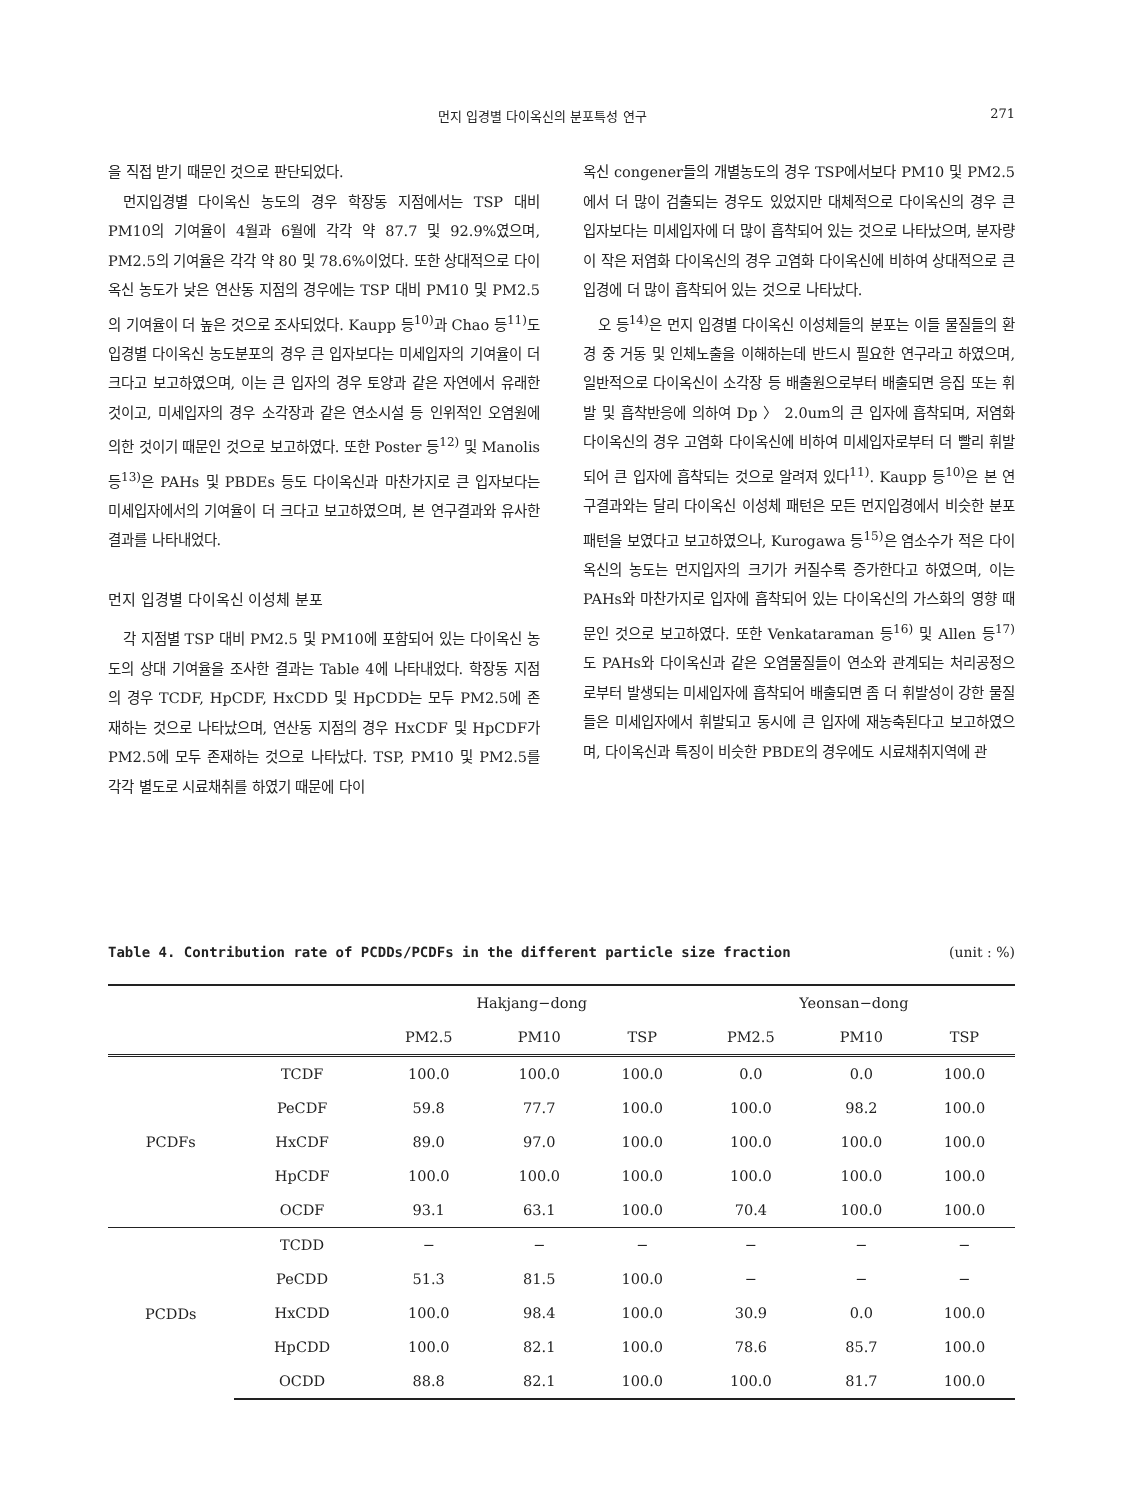먼지 입경별 다이옥신의 분포특성 연구 271
을 직접 받기 때문인 것으로 판단되었다.
먼지입경별 다이옥신 농도의 경우 학장동 지점에서는 TSP 대비 PM10의 기여율이 4월과 6월에 각각 약 87.7 및 92.9%였으며, PM2.5의 기여율은 각각 약 80 및 78.6%이었다. 또한 상대적으로 다이옥신 농도가 낮은 연산동 지점의 경우에는 TSP 대비 PM10 및 PM2.5의 기여율이 더 높은 것으로 조사되었다. Kaupp 등<sup>10)</sup>과 Chao 등<sup>11)</sup>도 입경별 다이옥신 농도분포의 경우 큰 입자보다는 미세입자의 기여율이 더 크다고 보고하였으며, 이는 큰 입자의 경우 토양과 같은 자연에서 유래한 것이고, 미세입자의 경우 소각장과 같은 연소시설 등 인위적인 오염원에 의한 것이기 때문인 것으로 보고하였다. 또한 Poster 등<sup>12)</sup> 및 Manolis 등<sup>13)</sup>은 PAHs 및 PBDEs 등도 다이옥신과 마찬가지로 큰 입자보다는 미세입자에서의 기여율이 더 크다고 보고하였으며, 본 연구결과와 유사한 결과를 나타내었다.
먼지 입경별 다이옥신 이성체 분포
각 지점별 TSP 대비 PM2.5 및 PM10에 포함되어 있는 다이옥신 농도의 상대 기여율을 조사한 결과는 Table 4에 나타내었다. 학장동 지점의 경우 TCDF, HpCDF, HxCDD 및 HpCDD는 모두 PM2.5에 존재하는 것으로 나타났으며, 연산동 지점의 경우 HxCDF 및 HpCDF가 PM2.5에 모두 존재하는 것으로 나타났다. TSP, PM10 및 PM2.5를 각각 별도로 시료채취를 하였기 때문에 다이
옥신 congener들의 개별농도의 경우 TSP에서보다 PM10 및 PM2.5에서 더 많이 검출되는 경우도 있었지만 대체적으로 다이옥신의 경우 큰 입자보다는 미세입자에 더 많이 흡착되어 있는 것으로 나타났으며, 분자량이 작은 저염화 다이옥신의 경우 고염화 다이옥신에 비하여 상대적으로 큰 입경에 더 많이 흡착되어 있는 것으로 나타났다.
오 등<sup>14)</sup>은 먼지 입경별 다이옥신 이성체들의 분포는 이들 물질들의 환경 중 거동 및 인체노출을 이해하는데 반드시 필요한 연구라고 하였으며, 일반적으로 다이옥신이 소각장 등 배출원으로부터 배출되면 응집 또는 휘발 및 흡착반응에 의하여 Dp 〉 2.0um의 큰 입자에 흡착되며, 저염화 다이옥신의 경우 고염화 다이옥신에 비하여 미세입자로부터 더 빨리 휘발되어 큰 입자에 흡착되는 것으로 알려져 있다<sup>11)</sup>. Kaupp 등<sup>10)</sup>은 본 연구결과와는 달리 다이옥신 이성체 패턴은 모든 먼지입경에서 비슷한 분포패턴을 보였다고 보고하였으나, Kurogawa 등<sup>15)</sup>은 염소수가 적은 다이옥신의 농도는 먼지입자의 크기가 커질수록 증가한다고 하였으며, 이는 PAHs와 마찬가지로 입자에 흡착되어 있는 다이옥신의 가스화의 영향 때문인 것으로 보고하였다. 또한 Venkataraman 등<sup>16)</sup> 및 Allen 등<sup>17)</sup>도 PAHs와 다이옥신과 같은 오염물질들이 연소와 관계되는 처리공정으로부터 발생되는 미세입자에 흡착되어 배출되면 좀 더 휘발성이 강한 물질들은 미세입자에서 휘발되고 동시에 큰 입자에 재농축된다고 보고하였으며, 다이옥신과 특징이 비슷한 PBDE의 경우에도 시료채취지역에 관
Table 4. Contribution rate of PCDDs/PCDFs in the different particle size fraction (unit : %)
| | | Hakjang−dong | | | Yeonsan−dong | | |
| --- | --- | --- | --- | --- | --- | --- | --- |
| | | PM2.5 | PM10 | TSP | PM2.5 | PM10 | TSP |
| PCDFs | TCDF | 100.0 | 100.0 | 100.0 | 0.0 | 0.0 | 100.0 |
| | PeCDF | 59.8 | 77.7 | 100.0 | 100.0 | 98.2 | 100.0 |
| | HxCDF | 89.0 | 97.0 | 100.0 | 100.0 | 100.0 | 100.0 |
| | HpCDF | 100.0 | 100.0 | 100.0 | 100.0 | 100.0 | 100.0 |
| | OCDF | 93.1 | 63.1 | 100.0 | 70.4 | 100.0 | 100.0 |
| PCDDs | TCDD | − | − | − | − | − | − |
| | PeCDD | 51.3 | 81.5 | 100.0 | − | − | − |
| | HxCDD | 100.0 | 98.4 | 100.0 | 30.9 | 0.0 | 100.0 |
| | HpCDD | 100.0 | 82.1 | 100.0 | 78.6 | 85.7 | 100.0 |
| | OCDD | 88.8 | 82.1 | 100.0 | 100.0 | 81.7 | 100.0 |